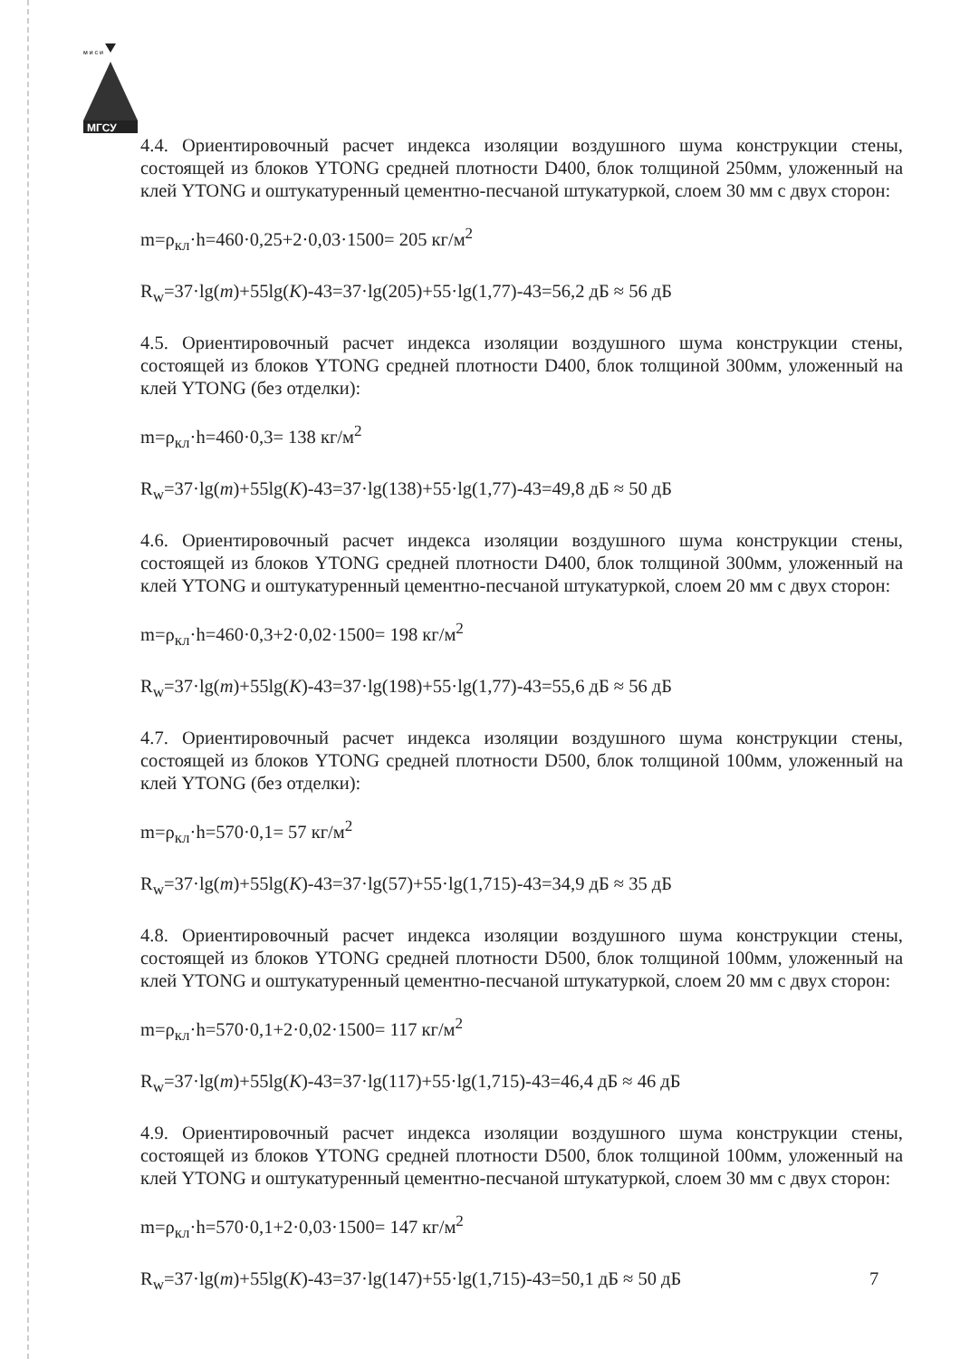МГСУ
м и с и
4.4. Ориентировочный расчет индекса изоляции воздушного шума конструкции стены, состоящей из блоков YTONG средней плотности D400, блок толщиной 250мм, уложенный на клей YTONG и оштукатуренный цементно-песчаной штукатуркой, слоем 30 мм с двух сторон:
m=ρ<sub>кл</sub>·h=460·0,25+2·0,03·1500= 205 кг/м<sup>2</sup>
R<sub>w</sub>=37·lg(m)+55lg(K)-43=37·lg(205)+55·lg(1,77)-43=56,2 дБ ≈ 56 дБ
4.5. Ориентировочный расчет индекса изоляции воздушного шума конструкции стены, состоящей из блоков YTONG средней плотности D400, блок толщиной 300мм, уложенный на клей YTONG (без отделки):
m=ρ<sub>кл</sub>·h=460·0,3= 138 кг/м<sup>2</sup>
R<sub>w</sub>=37·lg(m)+55lg(K)-43=37·lg(138)+55·lg(1,77)-43=49,8 дБ ≈ 50 дБ
4.6. Ориентировочный расчет индекса изоляции воздушного шума конструкции стены, состоящей из блоков YTONG средней плотности D400, блок толщиной 300мм, уложенный на клей YTONG и оштукатуренный цементно-песчаной штукатуркой, слоем 20 мм с двух сторон:
m=ρ<sub>кл</sub>·h=460·0,3+2·0,02·1500= 198 кг/м<sup>2</sup>
R<sub>w</sub>=37·lg(m)+55lg(K)-43=37·lg(198)+55·lg(1,77)-43=55,6 дБ ≈ 56 дБ
4.7. Ориентировочный расчет индекса изоляции воздушного шума конструкции стены, состоящей из блоков YTONG средней плотности D500, блок толщиной 100мм, уложенный на клей YTONG (без отделки):
m=ρ<sub>кл</sub>·h=570·0,1= 57 кг/м<sup>2</sup>
R<sub>w</sub>=37·lg(m)+55lg(K)-43=37·lg(57)+55·lg(1,715)-43=34,9 дБ ≈ 35 дБ
4.8. Ориентировочный расчет индекса изоляции воздушного шума конструкции стены, состоящей из блоков YTONG средней плотности D500, блок толщиной 100мм, уложенный на клей YTONG и оштукатуренный цементно-песчаной штукатуркой, слоем 20 мм с двух сторон:
m=ρ<sub>кл</sub>·h=570·0,1+2·0,02·1500= 117 кг/м<sup>2</sup>
R<sub>w</sub>=37·lg(m)+55lg(K)-43=37·lg(117)+55·lg(1,715)-43=46,4 дБ ≈ 46 дБ
4.9. Ориентировочный расчет индекса изоляции воздушного шума конструкции стены, состоящей из блоков YTONG средней плотности D500, блок толщиной 100мм, уложенный на клей YTONG и оштукатуренный цементно-песчаной штукатуркой, слоем 30 мм с двух сторон:
m=ρ<sub>кл</sub>·h=570·0,1+2·0,03·1500= 147 кг/м<sup>2</sup>
R<sub>w</sub>=37·lg(m)+55lg(K)-43=37·lg(147)+55·lg(1,715)-43=50,1 дБ ≈ 50 дБ
7